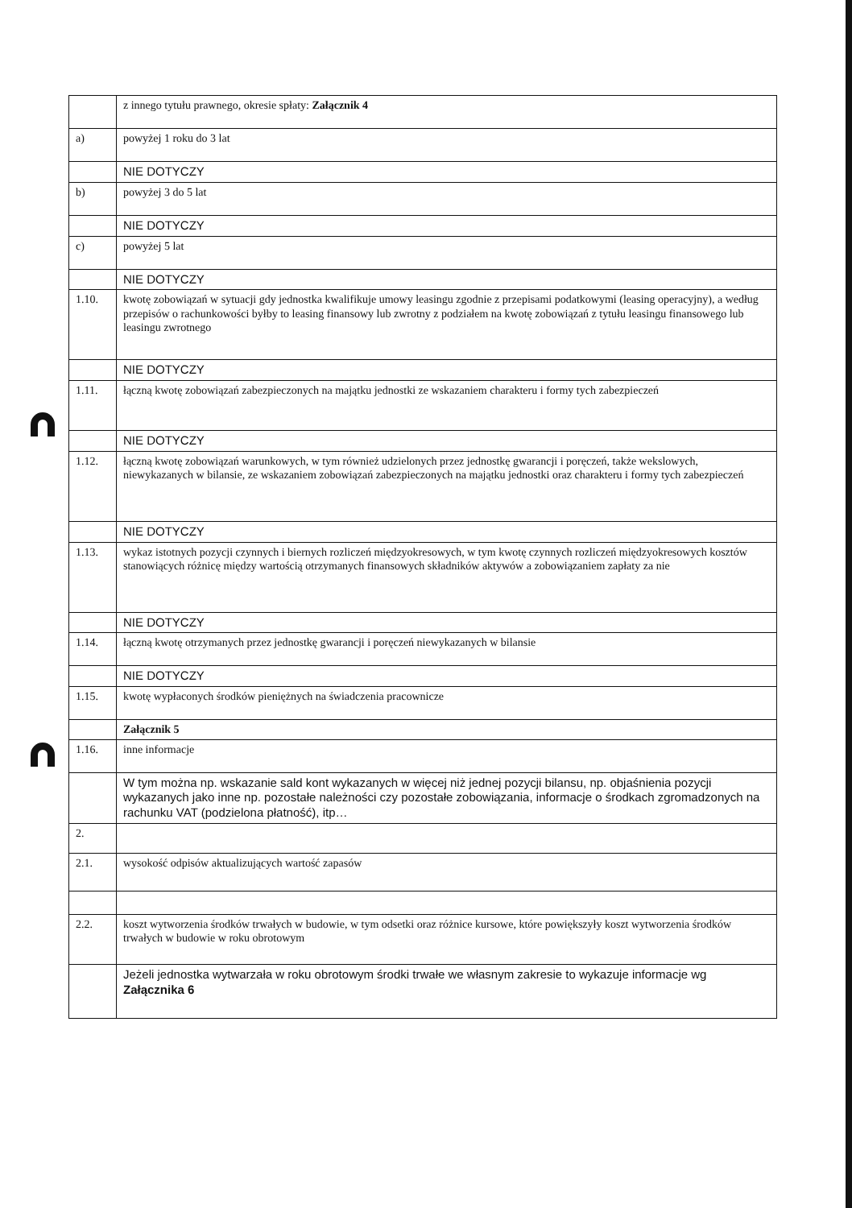| | z innego tytułu prawnego, okresie spłaty: Załącznik 4 |
| a) | powyżej 1 roku do 3 lat |
| | NIE DOTYCZY |
| b) | powyżej 3 do 5 lat |
| | NIE DOTYCZY |
| c) | powyżej 5 lat |
| | NIE DOTYCZY |
| 1.10. | kwotę zobowiązań w sytuacji gdy jednostka kwalifikuje umowy leasingu zgodnie z przepisami podatkowymi (leasing operacyjny), a według przepisów o rachunkowości byłby to leasing finansowy lub zwrotny z podziałem na kwotę zobowiązań z tytułu leasingu finansowego lub leasingu zwrotnego |
| | NIE DOTYCZY |
| 1.11. | łączną kwotę zobowiązań zabezpieczonych na majątku jednostki ze wskazaniem charakteru i formy tych zabezpieczeń |
| | NIE DOTYCZY |
| 1.12. | łączną kwotę zobowiązań warunkowych, w tym również udzielonych przez jednostkę gwarancji i poręczeń, także wekslowych, niewykazanych w bilansie, ze wskazaniem zobowiązań zabezpieczonych na majątku jednostki oraz charakteru i formy tych zabezpieczeń |
| | NIE DOTYCZY |
| 1.13. | wykaz istotnych pozycji czynnych i biernych rozliczeń międzyokresowych, w tym kwotę czynnych rozliczeń międzyokresowych kosztów stanowiących różnicę między wartością otrzymanych finansowych składników aktywów a zobowiązaniem zapłaty za nie |
| | NIE DOTYCZY |
| 1.14. | łączną kwotę otrzymanych przez jednostkę gwarancji i poręczeń niewykazanych w bilansie |
| | NIE DOTYCZY |
| 1.15. | kwotę wypłaconych środków pieniężnych na świadczenia pracownicze |
| | Załącznik 5 |
| 1.16. | inne informacje |
| | W tym można np. wskazanie sald kont wykazanych w więcej niż jednej pozycji bilansu, np. objaśnienia pozycji wykazanych jako inne np. pozostałe należności czy pozostałe zobowiązania, informacje o środkach zgromadzonych na rachunku VAT (podzielona płatność), itp… |
| 2. | |
| 2.1. | wysokość odpisów aktualizujących wartość zapasów |
| 2.2. | koszt wytworzenia środków trwałych w budowie, w tym odsetki oraz różnice kursowe, które powiększyły koszt wytworzenia środków trwałych w budowie w roku obrotowym |
| | Jeżeli jednostka wytwarzała w roku obrotowym środki trwałe we własnym zakresie to wykazuje informacje wg Załącznika 6 |